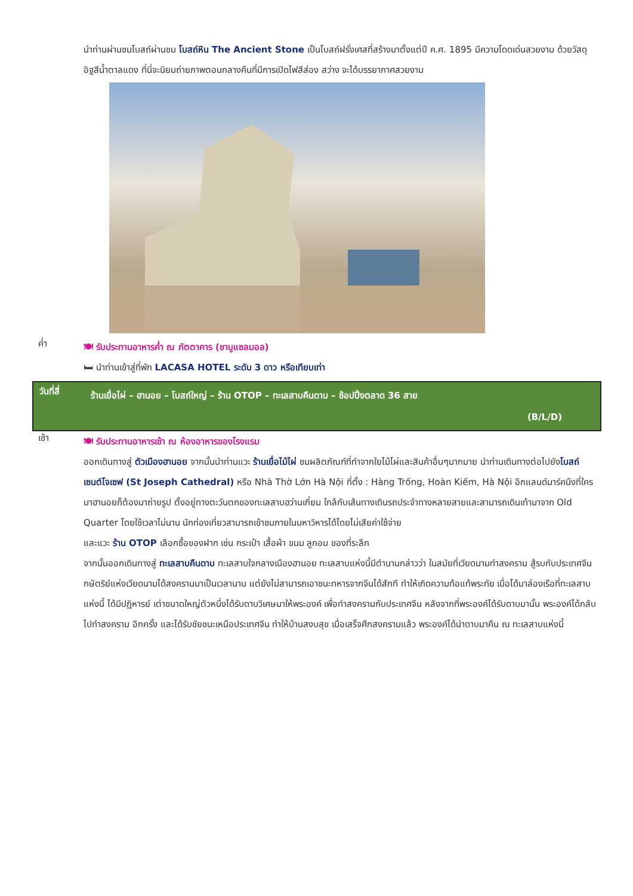นำท่านผ่านชมโบสถ์ผ่านชม โบสถ์หิน The Ancient Stone เป็นโบสถ์ฝรั่งเศสที่สร้างมาตั้งแต่ปี ค.ศ. 1895 มีความโดดเด่นสวยงาม ด้วยวัสดุอิฐสีน้ำตาลแดง ที่นี่จะนิยมถ่ายภาพตอนกลางคืนที่มีการเปิดไฟสีส่อง สว่าง จะได้บรรยากาศสวยงาม
ค่ำ
🍽 รับประทานอาหารค่ำ ณ ภัตตาคาร (ชาบูแซลมอล)
🛏 นำท่านเข้าสู่ที่พัก LACASA HOTEL ระดับ 3 ดาว หรือเทียบเท่า
วันที่สี่
ร้านเยื่อไผ่ – ฮานอย – โบสถ์ใหญ่ – ร้าน OTOP – ทะเลสาบคืนดาบ – ช้อปปิ้งตลาด 36 สาย
(B/L/D)
เช้า
🍽 รับประทานอาหารเช้า ณ ห้องอาหารของโรงแรม
ออกเดินทางสู่ ตัวเมืองฮานอย จากนั้นนำท่านแวะ ร้านเยื่อไม้ไผ่ ชมผลิตภัณฑ์ที่ทำจากใยไม้ไผ่และสินค้าอื่นๆมากมาย นำท่านเดินทางต่อไปยังโบสถ์เซนต์โจเซฟ (St Joseph Cathedral) หรือ Nhà Thờ Lớn Hà Nội ที่ตั้ง : Hàng Trống, Hoàn Kiếm, Hà Nội อีกแลนด์มาร์คนึงที่ใครมาฮานอยก็ต้องมาถ่ายรูป ตั้งอยู่ทางตะวันตกของทะเลสาบฮว่านเกี๋ยม ใกล้กับเส้นทางเดินรถประจำทางหลายสายและสามารถเดินเท้ามาจาก Old Quarter โดยใช้เวลาไม่นาน นักท่องเที่ยวสามารถเข้าชมภายในมหาวิหารได้โดยไม่เสียค่าใช้จ่าย
และแวะ ร้าน OTOP เลือกซื้อของฝาก เช่น กระเป๋า เสื้อผ้า ขนม ลูกอม ของที่ระลึก
จากนั้นออกเดินทางสู่ ทะเลสาบคืนดาบ ทะเลสาบใจกลางเมืองฮานอย ทะเลสาบแห่งนี้มีตำนานกล่าวว่า ในสมัยที่เวียดนามทำสงคราม สู้รบกับประเทศจีน กษัตริย์แห่งเวียดนามได้สงครามมาเป็นเวลานาน แต่ยังไม่สามารถเอาชนะทหารจากจีนได้สักที ทำให้เกิดความท้อแท้พระทัย เมื่อได้มาล่องเรือที่ทะเลสาบแห่งนี้ ได้มีปฏิหารย์ เต่าขนาดใหญ่ตัวหนึ่งได้รับดาบวิเศษมาให้พระองค์ เพื่อทำสงครามกับประเทศจีน หลังจากที่พระองค์ได้รับดาบมานั้น พระองค์ได้กลับไปทำสงคราม อีกครั้ง และได้รับชัยชนะเหนือประเทศจีน ทำให้บ้านสงบสุข เมื่อเสร็จศึกสงครามแล้ว พระองค์ได้นำดาบมาคืน ณ ทะเลสาบแห่งนี้